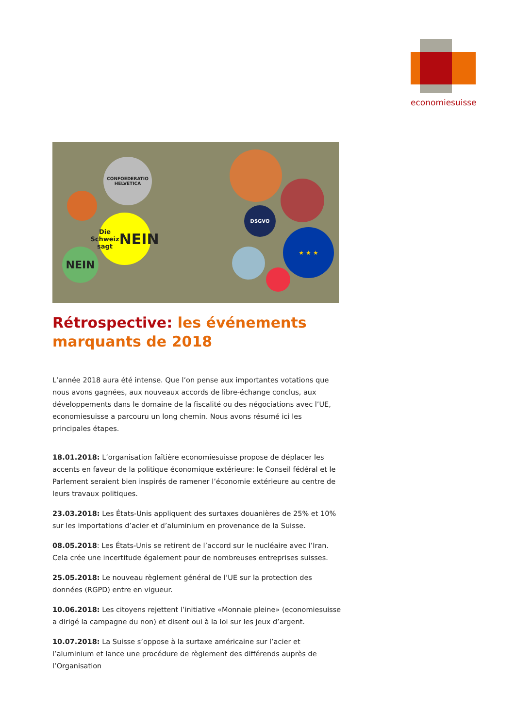economiesuisse
CONFOEDERATIO HELVETICA
Die
Schweiz sagt
NEIN
NEIN
DSGVO
★ ★ ★
Rétrospective: les événements marquants de 2018
L’année 2018 aura été intense. Que l’on pense aux importantes votations que nous avons gagnées, aux nouveaux accords de libre-échange conclus, aux développements dans le domaine de la fiscalité ou des négociations avec l’UE, economiesuisse a parcouru un long chemin. Nous avons résumé ici les principales étapes.
18.01.2018: L’organisation faîtière economiesuisse propose de déplacer les accents en faveur de la politique économique extérieure: le Conseil fédéral et le Parlement seraient bien inspirés de ramener l’économie extérieure au centre de leurs travaux politiques.
23.03.2018: Les États-Unis appliquent des surtaxes douanières de 25% et 10% sur les importations d’acier et d’aluminium en provenance de la Suisse.
08.05.2018: Les États-Unis se retirent de l’accord sur le nucléaire avec l’Iran. Cela crée une incertitude également pour de nombreuses entreprises suisses.
25.05.2018: Le nouveau règlement général de l’UE sur la protection des données (RGPD) entre en vigueur.
10.06.2018: Les citoyens rejettent l’initiative «Monnaie pleine» (economiesuisse a dirigé la campagne du non) et disent oui à la loi sur les jeux d’argent.
10.07.2018: La Suisse s’oppose à la surtaxe américaine sur l’acier et l’aluminium et lance une procédure de règlement des différends auprès de l’Organisation